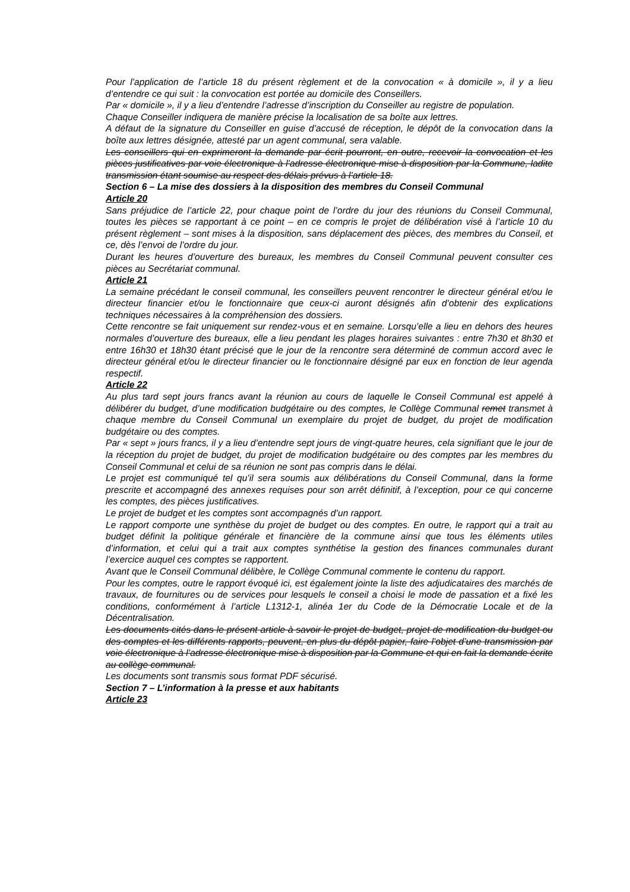Pour l’application de l’article 18 du présent règlement et de la convocation « à domicile », il y a lieu d’entendre ce qui suit : la convocation est portée au domicile des Conseillers.
Par « domicile », il y a lieu d’entendre l’adresse d’inscription du Conseiller au registre de population.
Chaque Conseiller indiquera de manière précise la localisation de sa boîte aux lettres.
A défaut de la signature du Conseiller en guise d’accusé de réception, le dépôt de la convocation dans la boîte aux lettres désignée, attesté par un agent communal, sera valable.
Les conseillers qui en exprimeront la demande par écrit pourront, en outre, recevoir la convocation et les pièces justificatives par voie électronique à l’adresse électronique mise à disposition par la Commune, ladite transmission étant soumise au respect des délais prévus à l’article 18.
Section 6 – La mise des dossiers à la disposition des membres du Conseil Communal
Article 20
Sans préjudice de l’article 22, pour chaque point de l’ordre du jour des réunions du Conseil Communal, toutes les pièces se rapportant à ce point – en ce compris le projet de délibération visé à l’article 10 du présent règlement – sont mises à la disposition, sans déplacement des pièces, des membres du Conseil, et ce, dès l’envoi de l’ordre du jour.
Durant les heures d’ouverture des bureaux, les membres du Conseil Communal peuvent consulter ces pièces au Secrétariat communal.
Article 21
La semaine précédant le conseil communal, les conseillers peuvent rencontrer le directeur général et/ou le directeur financier et/ou le fonctionnaire que ceux-ci auront désignés afin d’obtenir des explications techniques nécessaires à la compréhension des dossiers.
Cette rencontre se fait uniquement sur rendez-vous et en semaine. Lorsqu’elle a lieu en dehors des heures normales d’ouverture des bureaux, elle a lieu pendant les plages horaires suivantes : entre 7h30 et 8h30 et entre 16h30 et 18h30 étant précisé que le jour de la rencontre sera déterminé de commun accord avec le directeur général et/ou le directeur financier ou le fonctionnaire désigné par eux en fonction de leur agenda respectif.
Article 22
Au plus tard sept jours francs avant la réunion au cours de laquelle le Conseil Communal est appelé à délibérer du budget, d’une modification budgétaire ou des comptes, le Collège Communal remet transmet à chaque membre du Conseil Communal un exemplaire du projet de budget, du projet de modification budgétaire ou des comptes.
Par « sept » jours francs, il y a lieu d’entendre sept jours de vingt-quatre heures, cela signifiant que le jour de la réception du projet de budget, du projet de modification budgétaire ou des comptes par les membres du Conseil Communal et celui de sa réunion ne sont pas compris dans le délai.
Le projet est communiqué tel qu’il sera soumis aux délibérations du Conseil Communal, dans la forme prescrite et accompagné des annexes requises pour son arrêt définitif, à l’exception, pour ce qui concerne les comptes, des pièces justificatives.
Le projet de budget et les comptes sont accompagnés d’un rapport.
Le rapport comporte une synthèse du projet de budget ou des comptes. En outre, le rapport qui a trait au budget définit la politique générale et financière de la commune ainsi que tous les éléments utiles d’information, et celui qui a trait aux comptes synthétise la gestion des finances communales durant l’exercice auquel ces comptes se rapportent.
Avant que le Conseil Communal délibère, le Collège Communal commente le contenu du rapport.
Pour les comptes, outre le rapport évoqué ici, est également jointe la liste des adjudicataires des marchés de travaux, de fournitures ou de services pour lesquels le conseil a choisi le mode de passation et a fixé les conditions, conformément à l’article L1312-1, alinéa 1er du Code de la Démocratie Locale et de la Décentralisation.
Les documents cités dans le présent article à savoir le projet de budget, projet de modification du budget ou des comptes et les différents rapports, peuvent, en plus du dépôt papier, faire l’objet d’une transmission par voie électronique à l’adresse électronique mise à disposition par la Commune et qui en fait la demande écrite au collège communal.
Les documents sont transmis sous format PDF sécurisé.
Section 7 – L’information à la presse et aux habitants
Article 23